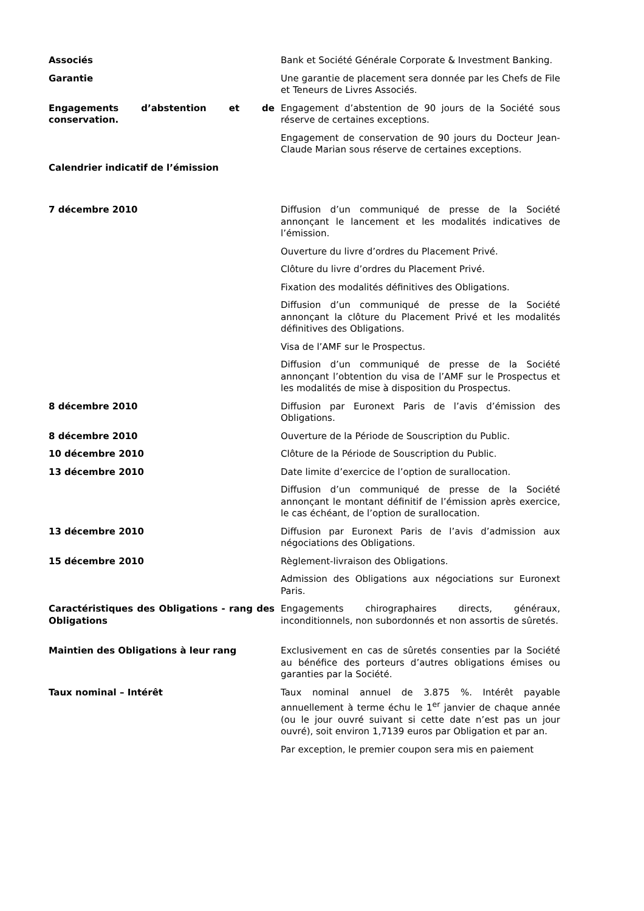| Associés | Bank et Société Générale Corporate & Investment Banking. |
| Garantie | Une garantie de placement sera donnée par les Chefs de File et Teneurs de Livres Associés. |
| Engagements d’abstention et de conservation. | Engagement d’abstention de 90 jours de la Société sous réserve de certaines exceptions. |
| | Engagement de conservation de 90 jours du Docteur Jean-Claude Marian sous réserve de certaines exceptions. |
| Calendrier indicatif de l’émission | |
| 7 décembre 2010 | Diffusion d’un communiqué de presse de la Société annonçant le lancement et les modalités indicatives de l’émission. |
| | Ouverture du livre d’ordres du Placement Privé. |
| | Clôture du livre d’ordres du Placement Privé. |
| | Fixation des modalités définitives des Obligations. |
| | Diffusion d’un communiqué de presse de la Société annonçant la clôture du Placement Privé et les modalités définitives des Obligations. |
| | Visa de l’AMF sur le Prospectus. |
| | Diffusion d’un communiqué de presse de la Société annonçant l’obtention du visa de l’AMF sur le Prospectus et les modalités de mise à disposition du Prospectus. |
| 8 décembre 2010 | Diffusion par Euronext Paris de l’avis d’émission des Obligations. |
| 8 décembre 2010 | Ouverture de la Période de Souscription du Public. |
| 10 décembre 2010 | Clôture de la Période de Souscription du Public. |
| 13 décembre 2010 | Date limite d’exercice de l’option de surallocation. |
| | Diffusion d’un communiqué de presse de la Société annonçant le montant définitif de l’émission après exercice, le cas échéant, de l’option de surallocation. |
| 13 décembre 2010 | Diffusion par Euronext Paris de l’avis d’admission aux négociations des Obligations. |
| 15 décembre 2010 | Règlement-livraison des Obligations. |
| | Admission des Obligations aux négociations sur Euronext Paris. |
| Caractéristiques des Obligations - rang des Obligations | Engagements chirographaires directs, généraux, inconditionnels, non subordonnés et non assortis de sûretés. |
| Maintien des Obligations à leur rang | Exclusivement en cas de sûretés consenties par la Société au bénéfice des porteurs d’autres obligations émises ou garanties par la Société. |
| Taux nominal – Intérêt | Taux nominal annuel de 3.875 %. Intérêt payable annuellement à terme échu le 1<sup>er</sup> janvier de chaque année (ou le jour ouvré suivant si cette date n’est pas un jour ouvré), soit environ 1,7139 euros par Obligation et par an. |
| | Par exception, le premier coupon sera mis en paiement |